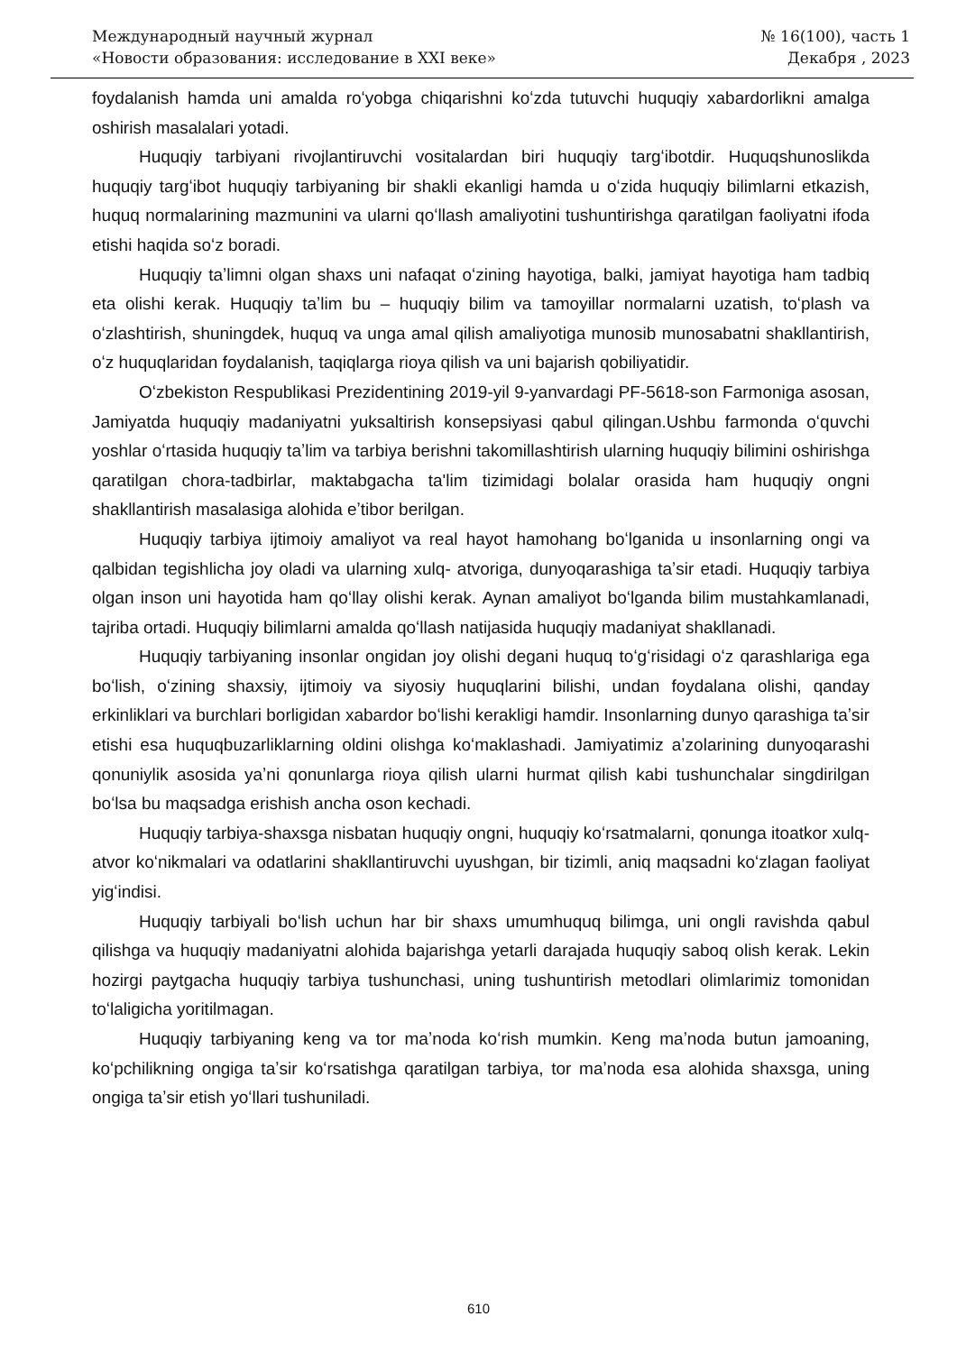Международный научный журнал
«Новости образования: исследование в XXI веке»
№ 16(100), часть 1
Декабря , 2023
foydalanish hamda uni amalda roʻyobga chiqarishni koʻzda tutuvchi huquqiy xabardorlikni amalga oshirish masalalari yotadi.
Huquqiy tarbiyani rivojlantiruvchi vositalardan biri huquqiy targʻibotdir. Huquqshunoslikda huquqiy targʻibot huquqiy tarbiyaning bir shakli ekanligi hamda u oʻzida huquqiy bilimlarni etkazish, huquq normalarining mazmunini va ularni qoʻllash amaliyotini tushuntirishga qaratilgan faoliyatni ifoda etishi haqida soʻz boradi.
Huquqiy taʼlimni olgan shaxs uni nafaqat oʻzining hayotiga, balki, jamiyat hayotiga ham tadbiq eta olishi kerak. Huquqiy taʼlim bu – huquqiy bilim va tamoyillar normalarni uzatish, toʻplash va oʻzlashtirish, shuningdek, huquq va unga amal qilish amaliyotiga munosib munosabatni shakllantirish, oʻz huquqlaridan foydalanish, taqiqlarga rioya qilish va uni bajarish qobiliyatidir.
Oʻzbekiston Respublikasi Prezidentining 2019-yil 9-yanvardagi PF-5618-son Farmoniga asosan, Jamiyatda huquqiy madaniyatni yuksaltirish konsepsiyasi qabul qilingan.Ushbu farmonda oʻquvchi yoshlar oʻrtasida huquqiy taʼlim va tarbiya berishni takomillashtirish ularning huquqiy bilimini oshirishga qaratilgan chora-tadbirlar, maktabgacha ta'lim tizimidagi bolalar orasida ham huquqiy ongni shakllantirish masalasiga alohida eʼtibor berilgan.
Huquqiy tarbiya ijtimoiy amaliyot va real hayot hamohang boʻlganida u insonlarning ongi va qalbidan tegishlicha joy oladi va ularning xulq- atvoriga, dunyoqarashiga taʼsir etadi. Huquqiy tarbiya olgan inson uni hayotida ham qoʻllay olishi kerak. Aynan amaliyot boʻlganda bilim mustahkamlanadi, tajriba ortadi. Huquqiy bilimlarni amalda qoʻllash natijasida huquqiy madaniyat shakllanadi.
Huquqiy tarbiyaning insonlar ongidan joy olishi degani huquq toʻgʻrisidagi oʻz qarashlariga ega boʻlish, oʻzining shaxsiy, ijtimoiy va siyosiy huquqlarini bilishi, undan foydalana olishi, qanday erkinliklari va burchlari borligidan xabardor boʻlishi kerakligi hamdir. Insonlarning dunyo qarashiga taʼsir etishi esa huquqbuzarliklarning oldini olishga koʻmaklashadi. Jamiyatimiz aʼzolarining dunyoqarashi qonuniylik asosida yaʼni qonunlarga rioya qilish ularni hurmat qilish kabi tushunchalar singdirilgan boʻlsa bu maqsadga erishish ancha oson kechadi.
Huquqiy tarbiya-shaxsga nisbatan huquqiy ongni, huquqiy koʻrsatmalarni, qonunga itoatkor xulq-atvor koʻnikmalari va odatlarini shakllantiruvchi uyushgan, bir tizimli, aniq maqsadni koʻzlagan faoliyat yigʻindisi.
Huquqiy tarbiyali boʻlish uchun har bir shaxs umumhuquq bilimga, uni ongli ravishda qabul qilishga va huquqiy madaniyatni alohida bajarishga yetarli darajada huquqiy saboq olish kerak. Lekin hozirgi paytgacha huquqiy tarbiya tushunchasi, uning tushuntirish metodlari olimlarimiz tomonidan toʻlaligicha yoritilmagan.
Huquqiy tarbiyaning keng va tor maʼnoda koʻrish mumkin. Keng maʼnoda butun jamoaning, koʻpchilikning ongiga taʼsir koʻrsatishga qaratilgan tarbiya, tor maʼnoda esa alohida shaxsga, uning ongiga taʼsir etish yoʻllari tushuniladi.
610